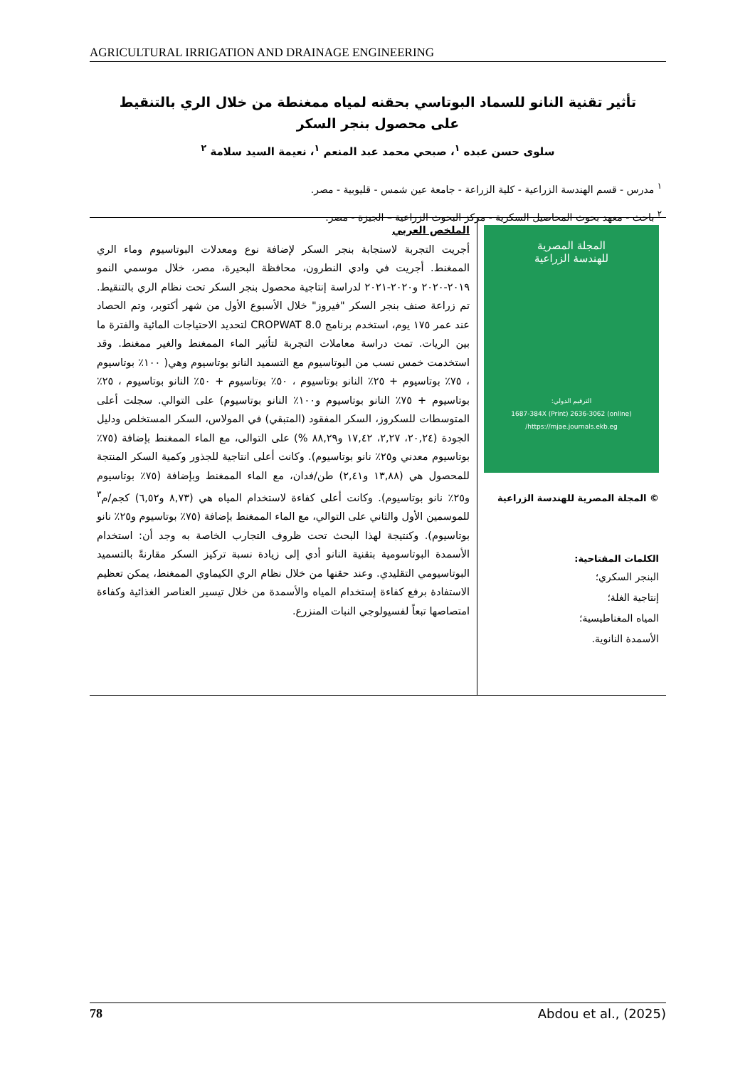AGRICULTURAL IRRIGATION AND DRAINAGE ENGINEERING
تأثير تقنية النانو للسماد البوتاسي بحقنه لمياه ممغنطة من خلال الري بالتنقيط
على محصول بنجر السكر
سلوى حسن عبده <sup>١</sup>، صبحي محمد عبد المنعم <sup>١</sup>، نعيمة السيد سلامة <sup>٢</sup>
<sup>١</sup> مدرس - قسم الهندسة الزراعية - كلية الزراعة - جامعة عين شمس - قليوبية - مصر.
<sup>٢</sup> باحث - معهد بحوث المحاصيل السكرية - مركز البحوث الزراعية – الجيزة - مصر.
المجلة المصرية
للهندسة الزراعية
الترقيم الدولي:
1687-384X (Print) 2636-3062 (online)
https://mjae.journals.ekb.eg/
© المجلة المصرية للهندسة الزراعية
الكلمات المفتاحية:
البنجر السكري؛
إنتاجية الغلة؛
المياه المغناطيسية؛
الأسمدة النانوية.
الملخص العربي
أجريت التجربة لاستجابة بنجر السكر لإضافة نوع ومعدلات البوتاسيوم وماء الري الممغنط. أجريت في وادي النطرون، محافظة البحيرة، مصر، خلال موسمي النمو ٢٠١٩-٢٠٢٠ و٢٠٢٠-٢٠٢١ لدراسة إنتاجية محصول بنجر السكر تحت نظام الري بالتنقيط. تم زراعة صنف بنجر السكر "فيروز" خلال الأسبوع الأول من شهر أكتوبر، وتم الحصاد عند عمر ١٧٥ يوم، استخدم برنامج CROPWAT 8.0 لتحديد الاحتياجات المائية والفترة ما بين الريات. تمت دراسة معاملات التجربة لتأثير الماء الممغنط والغير ممغنط. وقد استخدمت خمس نسب من البوتاسيوم مع التسميد النانو بوتاسيوم وهي( ١٠٠٪ بوتاسيوم ، ٧٥٪ بوتاسيوم + ٢٥٪ النانو بوتاسيوم ، ٥٠٪ بوتاسيوم + ٥٠٪ النانو بوتاسيوم ، ٢٥٪ بوتاسيوم + ٧٥٪ النانو بوتاسيوم و١٠٠٪ النانو بوتاسيوم) على التوالي. سجلت أعلى المتوسطات للسكروز، السكر المفقود (المتبقي) في المولاس، السكر المستخلص ودليل الجودة (٢٠,٢٤، ٢,٢٧، ١٧,٤٢ و٨٨,٢٩ %) على التوالى، مع الماء الممغنط بإضافة (٧٥٪ بوتاسيوم معدني و٢٥٪ نانو بوتاسيوم). وكانت أعلى انتاجية للجذور وكمية السكر المنتجة للمحصول هي (١٣,٨٨ و٢,٤١) طن/فدان، مع الماء الممغنط وبإضافة (٧٥٪ بوتاسيوم و٢٥٪ نانو بوتاسيوم). وكانت أعلى كفاءة لاستخدام المياه هي (٨,٧٣ و٦,٥٢) كجم/م<sup>٣</sup> للموسمين الأول والثاني على التوالي، مع الماء الممغنط بإضافة (٧٥٪ بوتاسيوم و٢٥٪ نانو بوتاسيوم). وكنتيجة لهذا البحث تحت ظروف التجارب الخاصة به وجد أن: استخدام الأسمدة البوتاسومية بتقنية النانو أدي إلى زيادة نسبة تركيز السكر مقارنةً بالتسميد البوتاسيومي التقليدي. وعند حقنها من خلال نظام الري الكيماوي الممغنط، يمكن تعظيم الاستفادة برفع كفاءة إستخدام المياه والأسمدة من خلال تيسير العناصر الغذائية وكفاءة امتصاصها تبعاً لفسيولوجي النبات المنزرع.
78 Abdou et al., (2025)